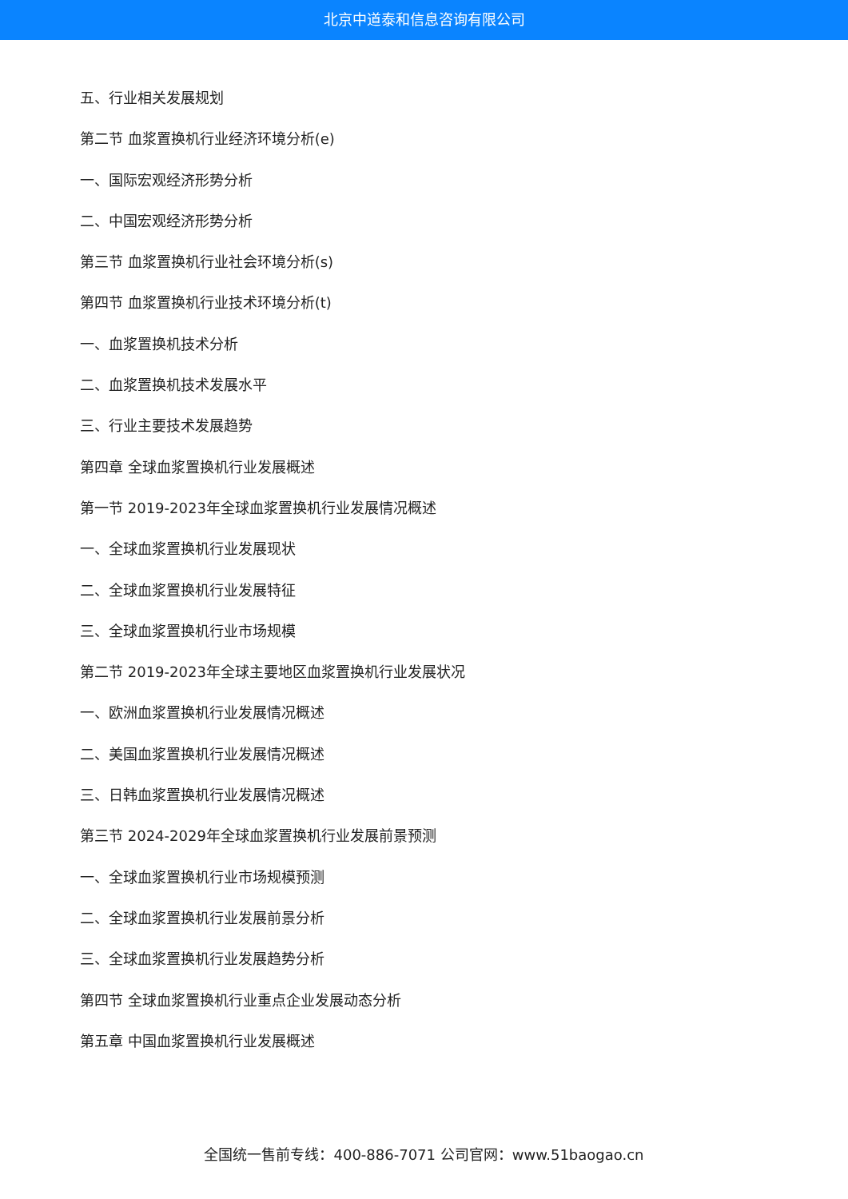北京中道泰和信息咨询有限公司
五、行业相关发展规划
第二节 血浆置换机行业经济环境分析(e)
一、国际宏观经济形势分析
二、中国宏观经济形势分析
第三节 血浆置换机行业社会环境分析(s)
第四节 血浆置换机行业技术环境分析(t)
一、血浆置换机技术分析
二、血浆置换机技术发展水平
三、行业主要技术发展趋势
第四章 全球血浆置换机行业发展概述
第一节 2019-2023年全球血浆置换机行业发展情况概述
一、全球血浆置换机行业发展现状
二、全球血浆置换机行业发展特征
三、全球血浆置换机行业市场规模
第二节 2019-2023年全球主要地区血浆置换机行业发展状况
一、欧洲血浆置换机行业发展情况概述
二、美国血浆置换机行业发展情况概述
三、日韩血浆置换机行业发展情况概述
第三节 2024-2029年全球血浆置换机行业发展前景预测
一、全球血浆置换机行业市场规模预测
二、全球血浆置换机行业发展前景分析
三、全球血浆置换机行业发展趋势分析
第四节 全球血浆置换机行业重点企业发展动态分析
第五章 中国血浆置换机行业发展概述
全国统一售前专线：400-886-7071 公司官网：www.51baogao.cn